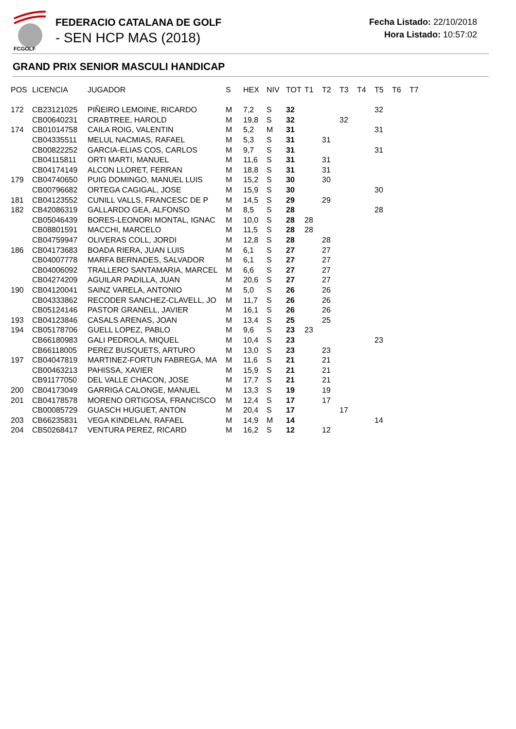FCGOLF
FEDERACIO CATALANA DE GOLF
- SEN HCP MAS (2018)
Fecha Listado: 22/10/2018
Hora Listado: 10:57:02
GRAND PRIX SENIOR MASCULI HANDICAP
| POS | LICENCIA | JUGADOR | S | HEX | NIV | TOT | T1 | T2 | T3 | T4 | T5 | T6 | T7 |
| --- | --- | --- | --- | --- | --- | --- | --- | --- | --- | --- | --- | --- | --- |
| 172 | CB23121025 | PIÑEIRO LEMOINE, RICARDO | M | 7,2 | S | 32 | | | | | 32 | | |
| | CB00640231 | CRABTREE, HAROLD | M | 19,8 | S | 32 | | | 32 | | | | |
| 174 | CB01014758 | CAILA ROIG, VALENTIN | M | 5,2 | M | 31 | | | | | 31 | | |
| | CB04335511 | MELUL NACMIAS, RAFAEL | M | 5,3 | S | 31 | | 31 | | | | | |
| | CB00822252 | GARCIA-ELIAS COS, CARLOS | M | 9,7 | S | 31 | | | | | 31 | | |
| | CB04115811 | ORTI MARTI, MANUEL | M | 11,6 | S | 31 | | 31 | | | | | |
| | CB04174149 | ALCON LLORET, FERRAN | M | 18,8 | S | 31 | | 31 | | | | | |
| 179 | CB04740650 | PUIG DOMINGO, MANUEL LUIS | M | 15,2 | S | 30 | | 30 | | | | | |
| | CB00796682 | ORTEGA CAGIGAL, JOSE | M | 15,9 | S | 30 | | | | | 30 | | |
| 181 | CB04123552 | CUNILL VALLS, FRANCESC DE P | M | 14,5 | S | 29 | | 29 | | | | | |
| 182 | CB42086319 | GALLARDO GEA, ALFONSO | M | 8,5 | S | 28 | | | | | 28 | | |
| | CB05046439 | BORES-LEONORI MONTAL, IGNAC | M | 10,0 | S | 28 | 28 | | | | | | |
| | CB08801591 | MACCHI, MARCELO | M | 11,5 | S | 28 | 28 | | | | | | |
| | CB04759947 | OLIVERAS COLL, JORDI | M | 12,8 | S | 28 | | 28 | | | | | |
| 186 | CB04173683 | BOADA RIERA, JUAN LUIS | M | 6,1 | S | 27 | | 27 | | | | | |
| | CB04007778 | MARFA BERNADES, SALVADOR | M | 6,1 | S | 27 | | 27 | | | | | |
| | CB04006092 | TRALLERO SANTAMARIA, MARCEL | M | 6,6 | S | 27 | | 27 | | | | | |
| | CB04274209 | AGUILAR PADILLA, JUAN | M | 20,6 | S | 27 | | 27 | | | | | |
| 190 | CB04120041 | SAINZ VARELA, ANTONIO | M | 5,0 | S | 26 | | 26 | | | | | |
| | CB04333862 | RECODER SANCHEZ-CLAVELL, JO | M | 11,7 | S | 26 | | 26 | | | | | |
| | CB05124146 | PASTOR GRANELL, JAVIER | M | 16,1 | S | 26 | | 26 | | | | | |
| 193 | CB04123846 | CASALS ARENAS, JOAN | M | 13,4 | S | 25 | | 25 | | | | | |
| 194 | CB05178706 | GUELL LOPEZ, PABLO | M | 9,6 | S | 23 | 23 | | | | | | |
| | CB66180983 | GALI PEDROLA, MIQUEL | M | 10,4 | S | 23 | | | | | 23 | | |
| | CB66118005 | PEREZ BUSQUETS, ARTURO | M | 13,0 | S | 23 | | 23 | | | | | |
| 197 | CB04047819 | MARTINEZ-FORTUN FABREGA, MA | M | 11,6 | S | 21 | | 21 | | | | | |
| | CB00463213 | PAHISSA, XAVIER | M | 15,9 | S | 21 | | 21 | | | | | |
| | CB91177050 | DEL VALLE CHACON, JOSE | M | 17,7 | S | 21 | | 21 | | | | | |
| 200 | CB04173049 | GARRIGA CALONGE, MANUEL | M | 13,3 | S | 19 | | 19 | | | | | |
| 201 | CB04178578 | MORENO ORTIGOSA, FRANCISCO | M | 12,4 | S | 17 | | 17 | | | | | |
| | CB00085729 | GUASCH HUGUET, ANTON | M | 20,4 | S | 17 | | | 17 | | | | |
| 203 | CB66235831 | VEGA KINDELAN, RAFAEL | M | 14,9 | M | 14 | | | | | 14 | | |
| 204 | CB50268417 | VENTURA PEREZ, RICARD | M | 16,2 | S | 12 | | 12 | | | | | |